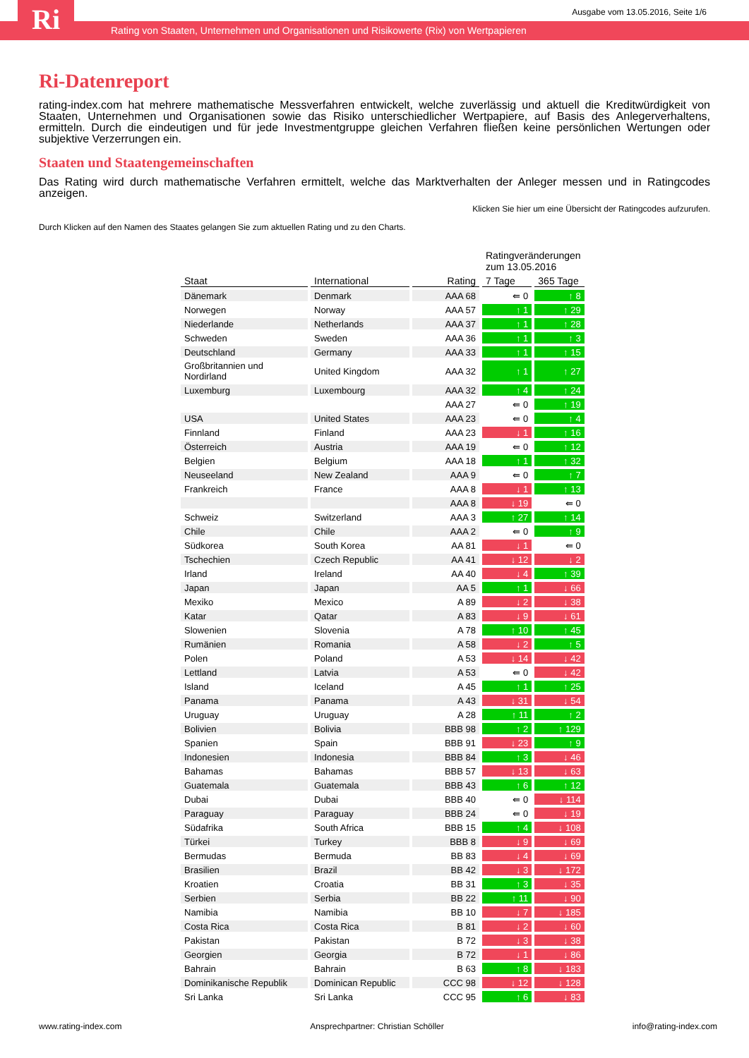Ri
Ausgabe vom 13.05.2016, Seite 1/6
Rating von Staaten, Unternehmen und Organisationen und Risikowerte (Rix) von Wertpapieren
Ri-Datenreport
rating-index.com hat mehrere mathematische Messverfahren entwickelt, welche zuverlässig und aktuell die Kreditwürdigkeit von Staaten, Unternehmen und Organisationen sowie das Risiko unterschiedlicher Wertpapiere, auf Basis des Anlegerverhaltens, ermitteln. Durch die eindeutigen und für jede Investmentgruppe gleichen Verfahren fließen keine persönlichen Wertungen oder subjektive Verzerrungen ein.
Staaten und Staatengemeinschaften
Das Rating wird durch mathematische Verfahren ermittelt, welche das Marktverhalten der Anleger messen und in Ratingcodes anzeigen.
Klicken Sie hier um eine Übersicht der Ratingcodes aufzurufen.
Durch Klicken auf den Namen des Staates gelangen Sie zum aktuellen Rating und zu den Charts.
| | | | Ratingveränderungen zum 13.05.2016 | |
| Staat | International | Rating | 7 Tage | 365 Tage |
| Dänemark | Denmark | AAA 68 | ⇚ 0 | ↑ 8 |
| Norwegen | Norway | AAA 57 | ↑ 1 | ↑ 29 |
| Niederlande | Netherlands | AAA 37 | ↑ 1 | ↑ 28 |
| Schweden | Sweden | AAA 36 | ↑ 1 | ↑ 3 |
| Deutschland | Germany | AAA 33 | ↑ 1 | ↑ 15 |
| Großbritannien und Nordirland | United Kingdom | AAA 32 | ↑ 1 | ↑ 27 |
| Luxemburg | Luxembourg | AAA 32 | ↑ 4 | ↑ 24 |
| | | AAA 27 | ⇚ 0 | ↑ 19 |
| USA | United States | AAA 23 | ⇚ 0 | ↑ 4 |
| Finnland | Finland | AAA 23 | ↓ 1 | ↑ 16 |
| Österreich | Austria | AAA 19 | ⇚ 0 | ↑ 12 |
| Belgien | Belgium | AAA 18 | ↑ 1 | ↑ 32 |
| Neuseeland | New Zealand | AAA 9 | ⇚ 0 | ↑ 7 |
| Frankreich | France | AAA 8 | ↓ 1 | ↑ 13 |
| | | AAA 8 | ↓ 19 | ⇚ 0 |
| Schweiz | Switzerland | AAA 3 | ↑ 27 | ↑ 14 |
| Chile | Chile | AAA 2 | ⇚ 0 | ↑ 9 |
| Südkorea | South Korea | AA 81 | ↓ 1 | ⇚ 0 |
| Tschechien | Czech Republic | AA 41 | ↓ 12 | ↓ 2 |
| Irland | Ireland | AA 40 | ↓ 4 | ↑ 39 |
| Japan | Japan | AA 5 | ↑ 1 | ↓ 66 |
| Mexiko | Mexico | A 89 | ↓ 2 | ↓ 38 |
| Katar | Qatar | A 83 | ↓ 9 | ↓ 61 |
| Slowenien | Slovenia | A 78 | ↑ 10 | ↑ 45 |
| Rumänien | Romania | A 58 | ↓ 2 | ↑ 5 |
| Polen | Poland | A 53 | ↓ 14 | ↓ 42 |
| Lettland | Latvia | A 53 | ⇚ 0 | ↓ 42 |
| Island | Iceland | A 45 | ↑ 1 | ↑ 25 |
| Panama | Panama | A 43 | ↓ 31 | ↓ 54 |
| Uruguay | Uruguay | A 28 | ↑ 11 | ↑ 2 |
| Bolivien | Bolivia | BBB 98 | ↑ 2 | ↑ 129 |
| Spanien | Spain | BBB 91 | ↓ 23 | ↑ 9 |
| Indonesien | Indonesia | BBB 84 | ↑ 3 | ↓ 46 |
| Bahamas | Bahamas | BBB 57 | ↓ 13 | ↓ 63 |
| Guatemala | Guatemala | BBB 43 | ↑ 6 | ↑ 12 |
| Dubai | Dubai | BBB 40 | ⇚ 0 | ↓ 114 |
| Paraguay | Paraguay | BBB 24 | ⇚ 0 | ↓ 19 |
| Südafrika | South Africa | BBB 15 | ↑ 4 | ↓ 108 |
| Türkei | Turkey | BBB 8 | ↓ 9 | ↓ 69 |
| Bermudas | Bermuda | BB 83 | ↓ 4 | ↓ 69 |
| Brasilien | Brazil | BB 42 | ↓ 3 | ↓ 172 |
| Kroatien | Croatia | BB 31 | ↑ 3 | ↓ 35 |
| Serbien | Serbia | BB 22 | ↑ 11 | ↓ 90 |
| Namibia | Namibia | BB 10 | ↓ 7 | ↓ 185 |
| Costa Rica | Costa Rica | B 81 | ↓ 2 | ↓ 60 |
| Pakistan | Pakistan | B 72 | ↓ 3 | ↓ 38 |
| Georgien | Georgia | B 72 | ↓ 1 | ↓ 86 |
| Bahrain | Bahrain | B 63 | ↑ 8 | ↓ 183 |
| Dominikanische Republik | Dominican Republic | CCC 98 | ↓ 12 | ↓ 128 |
| Sri Lanka | Sri Lanka | CCC 95 | ↑ 6 | ↓ 83 |
www.rating-index.com Ansprechpartner: Christian Schöller info@rating-index.com